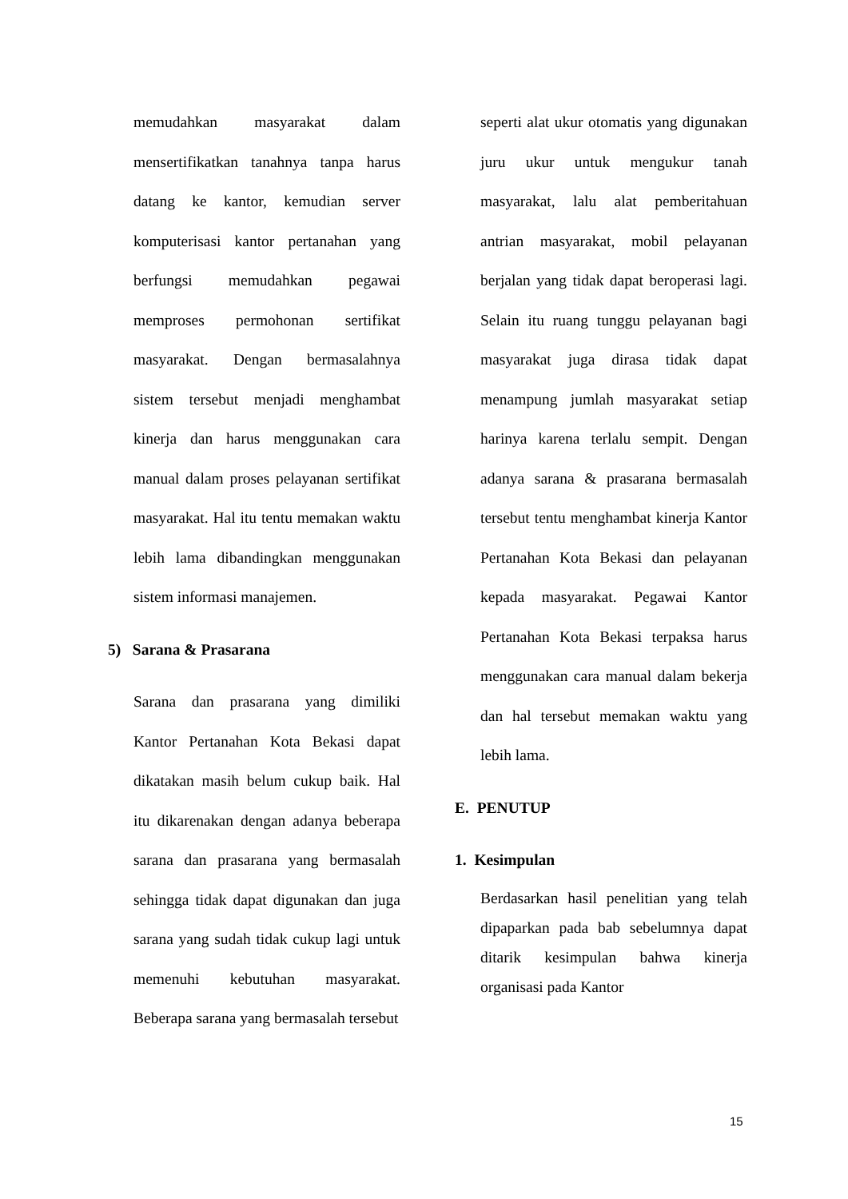memudahkan masyarakat dalam mensertifikatkan tanahnya tanpa harus datang ke kantor, kemudian server komputerisasi kantor pertanahan yang berfungsi memudahkan pegawai memproses permohonan sertifikat masyarakat. Dengan bermasalahnya sistem tersebut menjadi menghambat kinerja dan harus menggunakan cara manual dalam proses pelayanan sertifikat masyarakat. Hal itu tentu memakan waktu lebih lama dibandingkan menggunakan sistem informasi manajemen.
5) Sarana & Prasarana
Sarana dan prasarana yang dimiliki Kantor Pertanahan Kota Bekasi dapat dikatakan masih belum cukup baik. Hal itu dikarenakan dengan adanya beberapa sarana dan prasarana yang bermasalah sehingga tidak dapat digunakan dan juga sarana yang sudah tidak cukup lagi untuk memenuhi kebutuhan masyarakat. Beberapa sarana yang bermasalah tersebut
seperti alat ukur otomatis yang digunakan juru ukur untuk mengukur tanah masyarakat, lalu alat pemberitahuan antrian masyarakat, mobil pelayanan berjalan yang tidak dapat beroperasi lagi. Selain itu ruang tunggu pelayanan bagi masyarakat juga dirasa tidak dapat menampung jumlah masyarakat setiap harinya karena terlalu sempit. Dengan adanya sarana & prasarana bermasalah tersebut tentu menghambat kinerja Kantor Pertanahan Kota Bekasi dan pelayanan kepada masyarakat. Pegawai Kantor Pertanahan Kota Bekasi terpaksa harus menggunakan cara manual dalam bekerja dan hal tersebut memakan waktu yang lebih lama.
E. PENUTUP
1. Kesimpulan
Berdasarkan hasil penelitian yang telah dipaparkan pada bab sebelumnya dapat ditarik kesimpulan bahwa kinerja organisasi pada Kantor
15